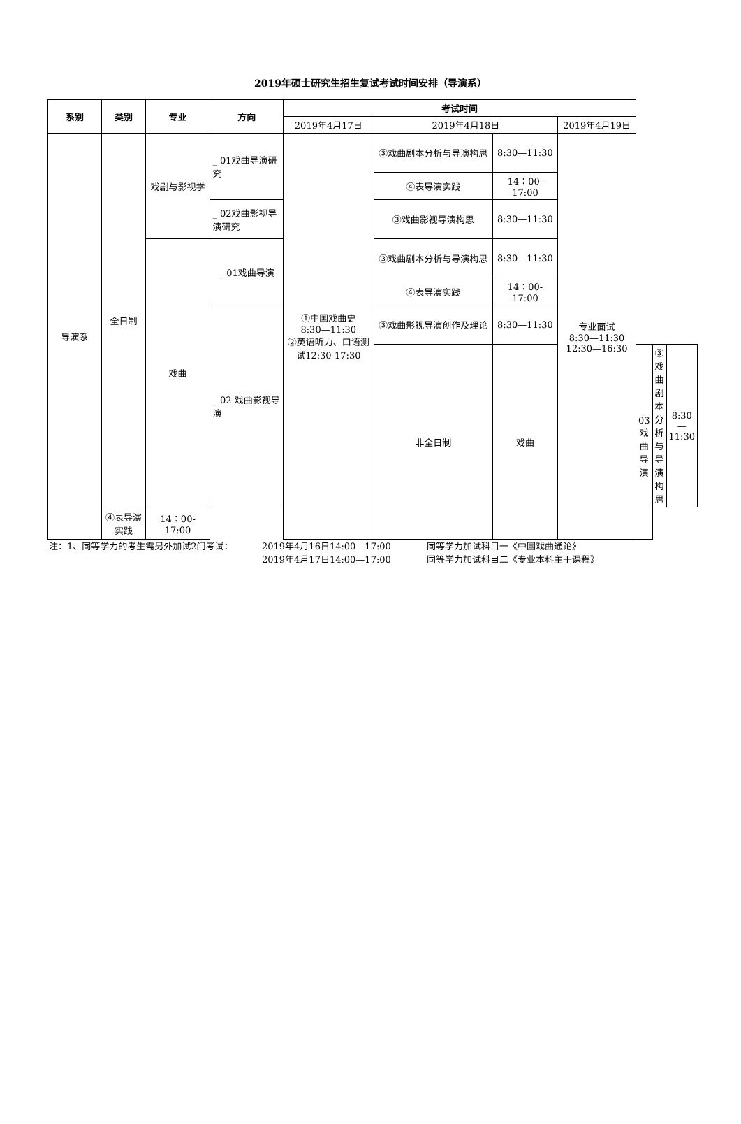2019年硕士研究生招生复试考试时间安排（导演系）
| 系别 | 类别 | 专业 | 方向 | 考试时间 | | | | | | |
| --- | --- | --- | --- | --- | --- | --- | --- | --- | --- | --- |
| | | | | 2019年4月17日 | 2019年4月18日 | | 2019年4月19日 | | | |
| 导演系 | 全日制 | 戏剧与影视学 | _ 01戏曲导演研究 | ①中国戏曲史 8:30—11:30 ②英语听力、口语测试12:30-17:30 | ③戏曲剧本分析与导演构思 | 8:30—11:30 | 专业面试 8:30—11:30 12:30—16:30 | | | |
| | | | | | ④表导演实践 | 14：00-17:00 | | | | |
| | | | _ 02戏曲影视导演研究 | | ③戏曲影视导演构思 | 8:30—11:30 | | | | |
| | | 戏曲 | _ 01戏曲导演 | | ③戏曲剧本分析与导演构思 | 8:30—11:30 | | | | |
| | | | | | ④表导演实践 | 14：00-17:00 | | | | |
| | | | _ 02 戏曲影视导演 | | ③戏曲影视导演创作及理论 | 8:30—11:30 | | | | |
| | | | | | 非全日制 | 戏曲 | | _ 03戏曲导演 | ③戏曲剧本分析与导演构思 | 8:30—11:30 |
| | ④表导演实践 | 14：00-17:00 | | | | | | | | |
注：1、同等学力的考生需另外加试2门考试： 2019年4月16日14:00—17:00 同等学力加试科目一《中国戏曲通论》
2019年4月17日14:00—17:00 同等学力加试科目二《专业本科主干课程》